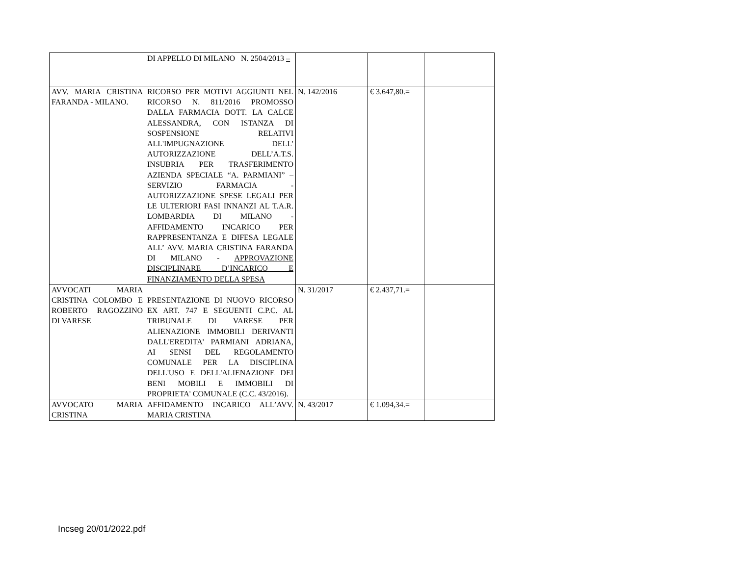| | DI APPELLO DI MILANO N. 2504/2013 – | | | |
| AVV. MARIA CRISTINA FARANDA - MILANO. | RICORSO PER MOTIVI AGGIUNTI NEL RICORSO N. 811/2016 PROMOSSO DALLA FARMACIA DOTT. LA CALCE ALESSANDRA, CON ISTANZA DI SOSPENSIONE RELATIVI ALL'IMPUGNAZIONE DELL' AUTORIZZAZIONE DELL’A.T.S. INSUBRIA PER TRASFERIMENTO AZIENDA SPECIALE “A. PARMIANI” – SERVIZIO FARMACIA - AUTORIZZAZIONE SPESE LEGALI PER LE ULTERIORI FASI INNANZI AL T.A.R. LOMBARDIA DI MILANO - AFFIDAMENTO INCARICO PER RAPPRESENTANZA E DIFESA LEGALE ALL’ AVV. MARIA CRISTINA FARANDA DI MILANO - APPROVAZIONE DISCIPLINARE D’INCARICO E FINANZIAMENTO DELLA SPESA | N. 142/2016 | € 3.647,80.= | |
| AVVOCATI MARIA CRISTINA COLOMBO E ROBERTO RAGOZZINO DI VARESE | PRESENTAZIONE DI NUOVO RICORSO EX ART. 747 E SEGUENTI C.P.C. AL TRIBUNALE DI VARESE PER ALIENAZIONE IMMOBILI DERIVANTI DALL'EREDITA' PARMIANI ADRIANA, AI SENSI DEL REGOLAMENTO COMUNALE PER LA DISCIPLINA DELL'USO E DELL'ALIENAZIONE DEI BENI MOBILI E IMMOBILI DI PROPRIETA' COMUNALE (C.C. 43/2016). | N. 31/2017 | € 2.437,71.= | |
| AVVOCATO MARIA CRISTINA | AFFIDAMENTO INCARICO ALL’AVV. MARIA CRISTINA | N. 43/2017 | € 1.094,34.= | |
Incseg 20/01/2022.pdf